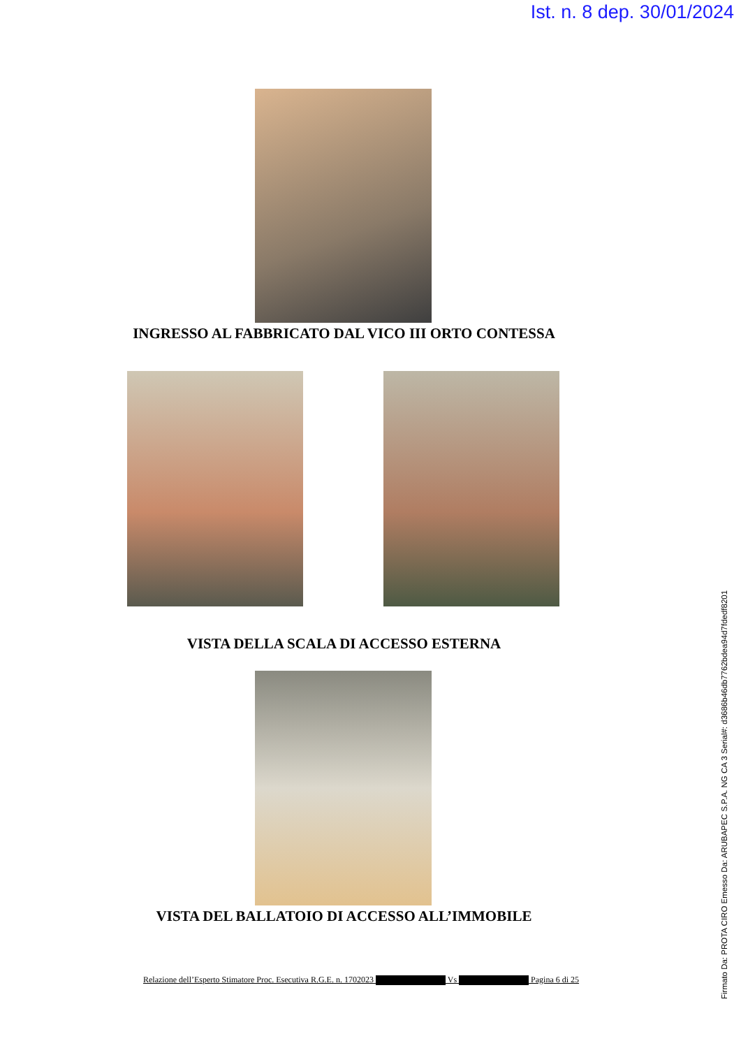Ist. n. 8 dep. 30/01/2024
INGRESSO AL FABBRICATO DAL VICO III ORTO CONTESSA
VISTA DELLA SCALA DI ACCESSO ESTERNA
VISTA DEL BALLATOIO DI ACCESSO ALL’IMMOBILE
Relazione dell’Esperto Stimatore Proc. Esecutiva R.G.E. n. 1702023 Vs Pagina 6 di 25
Firmato Da: PROTA CIRO Emesso Da: ARUBAPEC S.P.A. NG CA 3 Serial#: d3686b46db7762bdea94d7fdedf8201